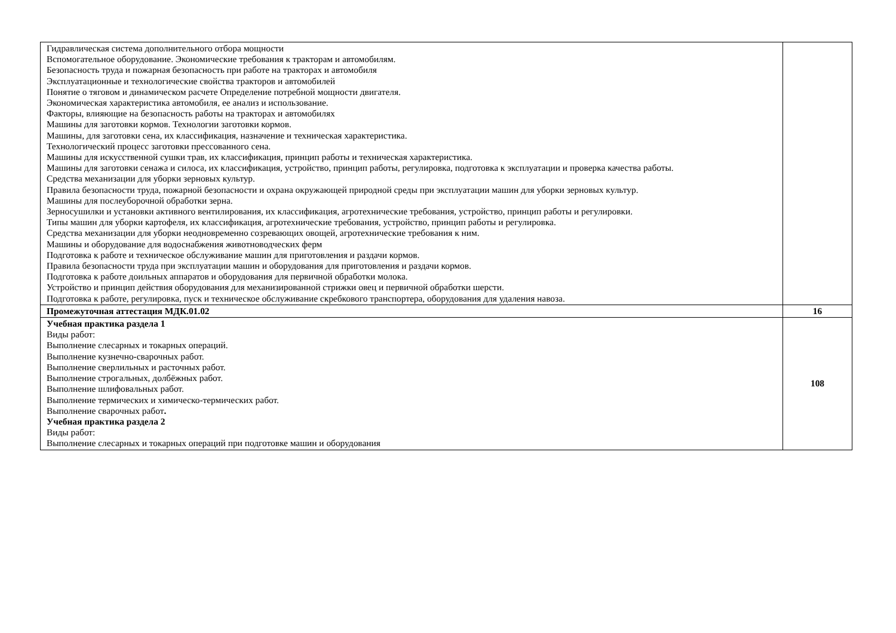| Гидравлическая система дополнительного отбора мощности Вспомогательное оборудование. Экономические требования к тракторам и автомобилям. Безопасность труда и пожарная безопасность при работе на тракторах и автомобиля Эксплуатационные и технологические свойства тракторов и автомобилей Понятие о тяговом и динамическом расчете Определение потребной мощности двигателя. Экономическая характеристика автомобиля, ее анализ и использование. Факторы, влияющие на безопасность работы на тракторах и автомобилях Машины для заготовки кормов. Технологии заготовки кормов. Машины, для заготовки сена, их классификация, назначение и техническая характеристика. Технологический процесс заготовки прессованного сена. Машины для искусственной сушки трав, их классификация, принцип работы и техническая характеристика. Машины для заготовки сенажа и силоса, их классификация, устройство, принцип работы, регулировка, подготовка к эксплуатации и проверка качества работы. Средства механизации для уборки зерновых культур. Правила безопасности труда, пожарной безопасности и охрана окружающей природной среды при эксплуатации машин для уборки зерновых культур. Машины для послеуборочной обработки зерна. Зерносушилки и установки активного вентилирования, их классификация, агротехнические требования, устройство, принцип работы и регулировки. Типы машин для уборки картофеля, их классификация, агротехнические требования, устройство, принцип работы и регулировка. Средства механизации для уборки неодновременно созревающих овощей, агротехнические требования к ним. Машины и оборудование для водоснабжения животноводческих ферм Подготовка к работе и техническое обслуживание машин для приготовления и раздачи кормов. Правила безопасности труда при эксплуатации машин и оборудования для приготовления и раздачи кормов. Подготовка к работе доильных аппаратов и оборудования для первичной обработки молока. Устройство и принцип действия оборудования для механизированной стрижки овец и первичной обработки шерсти. Подготовка к работе, регулировка, пуск и техническое обслуживание скребкового транспортера, оборудования для удаления навоза. | |
| Промежуточная аттестация МДК.01.02 | 16 |
| Учебная практика раздела 1 Виды работ: Выполнение слесарных и токарных операций. Выполнение кузнечно-сварочных работ. Выполнение сверлильных и расточных работ. Выполнение строгальных, долбёжных работ. Выполнение шлифовальных работ. Выполнение термических и химическо-термических работ. Выполнение сварочных работ . Учебная практика раздела 2 Виды работ: Выполнение слесарных и токарных операций при подготовке машин и оборудования | 108 |